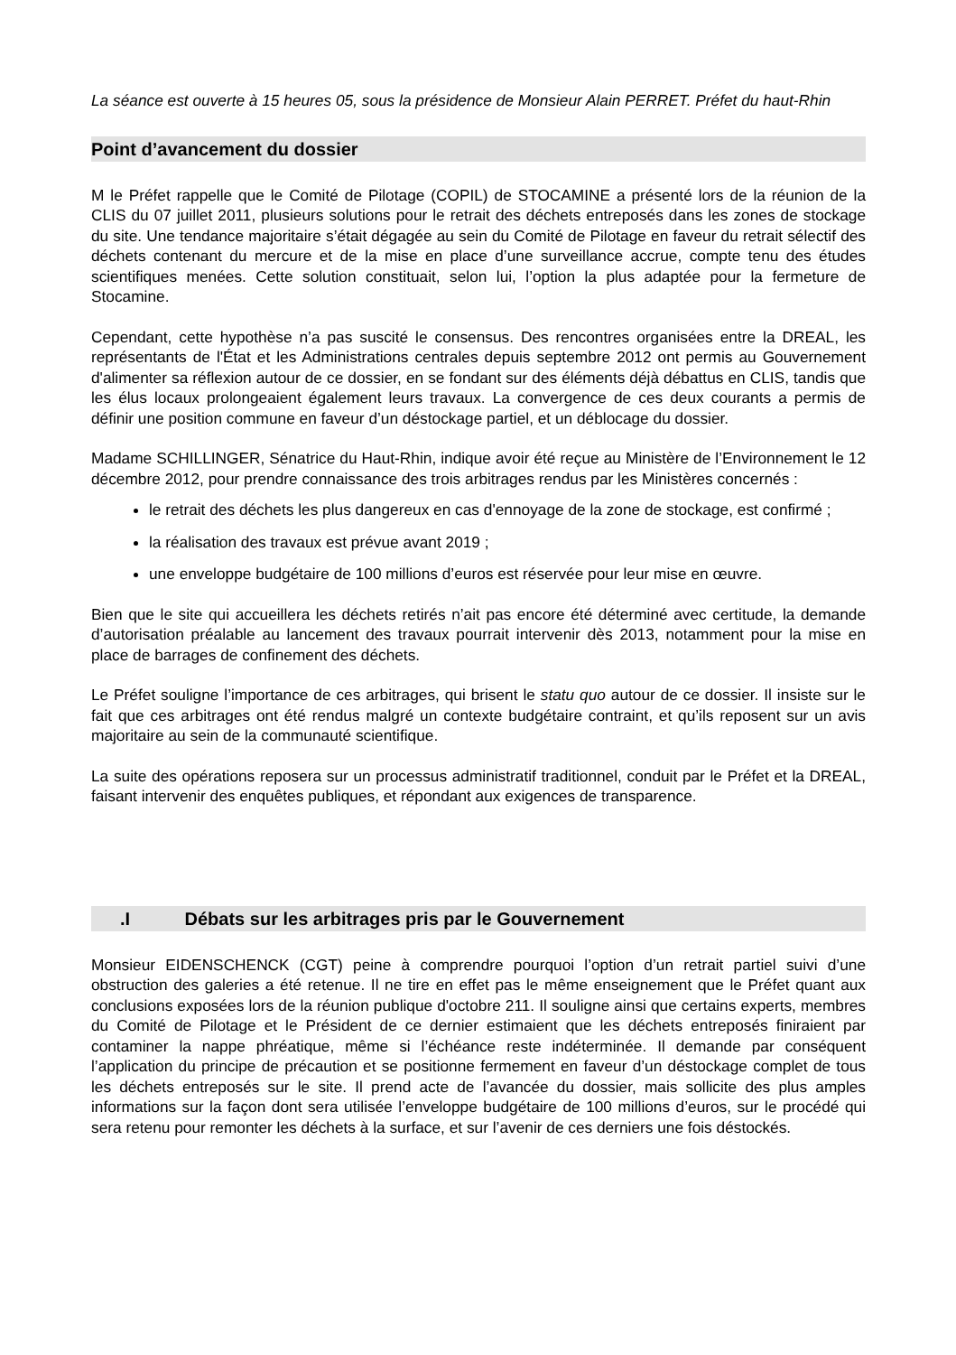La séance est ouverte à 15 heures 05, sous la présidence de Monsieur Alain PERRET. Préfet du haut-Rhin
Point d’avancement du dossier
M le Préfet rappelle que le Comité de Pilotage (COPIL) de STOCAMINE a présenté lors de la réunion de la CLIS du 07 juillet 2011, plusieurs solutions pour le retrait des déchets entreposés dans les zones de stockage du site. Une tendance majoritaire s’était dégagée au sein du Comité de Pilotage en faveur du retrait sélectif des déchets contenant du mercure et de la mise en place d’une surveillance accrue, compte tenu des études scientifiques menées. Cette solution constituait, selon lui, l’option la plus adaptée pour la fermeture de Stocamine.
Cependant, cette hypothèse n’a pas suscité le consensus. Des rencontres organisées entre la DREAL, les représentants de l'État et les Administrations centrales depuis septembre 2012 ont permis au Gouvernement d'alimenter sa réflexion autour de ce dossier, en se fondant sur des éléments déjà débattus en CLIS, tandis que les élus locaux prolongeaient également leurs travaux. La convergence de ces deux courants a permis de définir une position commune en faveur d’un déstockage partiel, et un déblocage du dossier.
Madame SCHILLINGER, Sénatrice du Haut-Rhin, indique avoir été reçue au Ministère de l’Environnement le 12 décembre 2012, pour prendre connaissance des trois arbitrages rendus par les Ministères concernés :
le retrait des déchets les plus dangereux en cas d'ennoyage de la zone de stockage, est confirmé ;
la réalisation des travaux est prévue avant 2019 ;
une enveloppe budgétaire de 100 millions d’euros est réservée pour leur mise en œuvre.
Bien que le site qui accueillera les déchets retirés n’ait pas encore été déterminé avec certitude, la demande d’autorisation préalable au lancement des travaux pourrait intervenir dès 2013, notamment pour la mise en place de barrages de confinement des déchets.
Le Préfet souligne l’importance de ces arbitrages, qui brisent le statu quo autour de ce dossier. Il insiste sur le fait que ces arbitrages ont été rendus malgré un contexte budgétaire contraint, et qu’ils reposent sur un avis majoritaire au sein de la communauté scientifique.
La suite des opérations reposera sur un processus administratif traditionnel, conduit par le Préfet et la DREAL, faisant intervenir des enquêtes publiques, et répondant aux exigences de transparence.
.I Débats sur les arbitrages pris par le Gouvernement
Monsieur EIDENSCHENCK (CGT) peine à comprendre pourquoi l’option d’un retrait partiel suivi d’une obstruction des galeries a été retenue. Il ne tire en effet pas le même enseignement que le Préfet quant aux conclusions exposées lors de la réunion publique d'octobre 211. Il souligne ainsi que certains experts, membres du Comité de Pilotage et le Président de ce dernier estimaient que les déchets entreposés finiraient par contaminer la nappe phréatique, même si l’échéance reste indéterminée. Il demande par conséquent l’application du principe de précaution et se positionne fermement en faveur d’un déstockage complet de tous les déchets entreposés sur le site. Il prend acte de l’avancée du dossier, mais sollicite des plus amples informations sur la façon dont sera utilisée l’enveloppe budgétaire de 100 millions d’euros, sur le procédé qui sera retenu pour remonter les déchets à la surface, et sur l’avenir de ces derniers une fois déstockés.